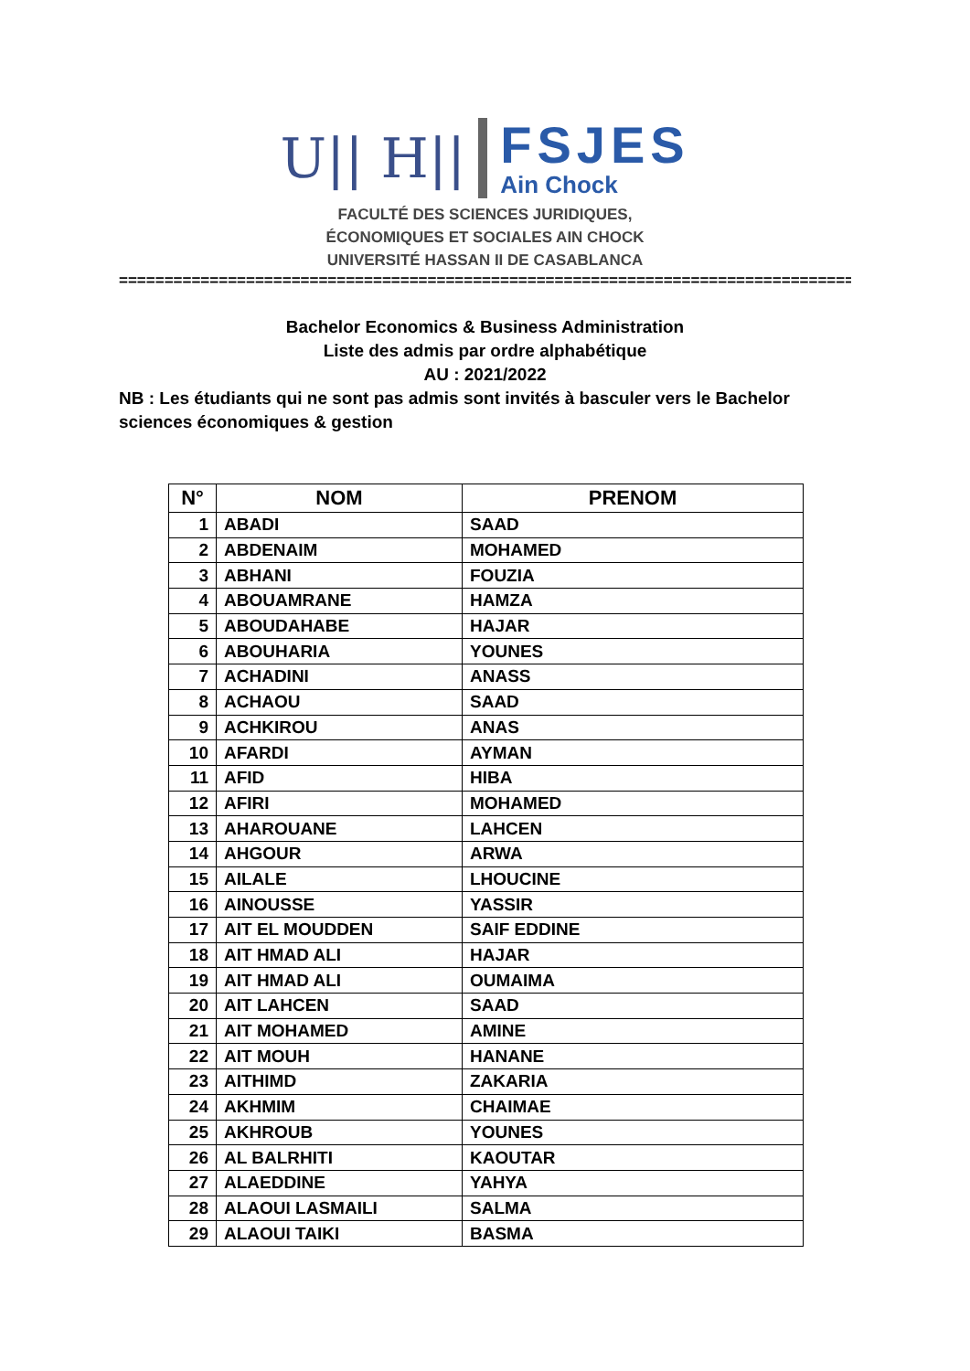U|| H||
FSJES
Ain Chock
FACULTÉ DES SCIENCES JURIDIQUES,
ÉCONOMIQUES ET SOCIALES AIN CHOCK
UNIVERSITÉ HASSAN II DE CASABLANCA
=====================================================================================
Bachelor Economics & Business Administration
Liste des admis par ordre alphabétique
AU : 2021/2022
NB : Les étudiants qui ne sont pas admis sont invités à basculer vers le Bachelor sciences économiques & gestion
| N° | NOM | PRENOM |
| --- | --- | --- |
| 1 | ABADI | SAAD |
| 2 | ABDENAIM | MOHAMED |
| 3 | ABHANI | FOUZIA |
| 4 | ABOUAMRANE | HAMZA |
| 5 | ABOUDAHABE | HAJAR |
| 6 | ABOUHARIA | YOUNES |
| 7 | ACHADINI | ANASS |
| 8 | ACHAOU | SAAD |
| 9 | ACHKIROU | ANAS |
| 10 | AFARDI | AYMAN |
| 11 | AFID | HIBA |
| 12 | AFIRI | MOHAMED |
| 13 | AHAROUANE | LAHCEN |
| 14 | AHGOUR | ARWA |
| 15 | AILALE | LHOUCINE |
| 16 | AINOUSSE | YASSIR |
| 17 | AIT EL MOUDDEN | SAIF EDDINE |
| 18 | AIT HMAD ALI | HAJAR |
| 19 | AIT HMAD ALI | OUMAIMA |
| 20 | AIT LAHCEN | SAAD |
| 21 | AIT MOHAMED | AMINE |
| 22 | AIT MOUH | HANANE |
| 23 | AITHIMD | ZAKARIA |
| 24 | AKHMIM | CHAIMAE |
| 25 | AKHROUB | YOUNES |
| 26 | AL BALRHITI | KAOUTAR |
| 27 | ALAEDDINE | YAHYA |
| 28 | ALAOUI LASMAILI | SALMA |
| 29 | ALAOUI TAIKI | BASMA |